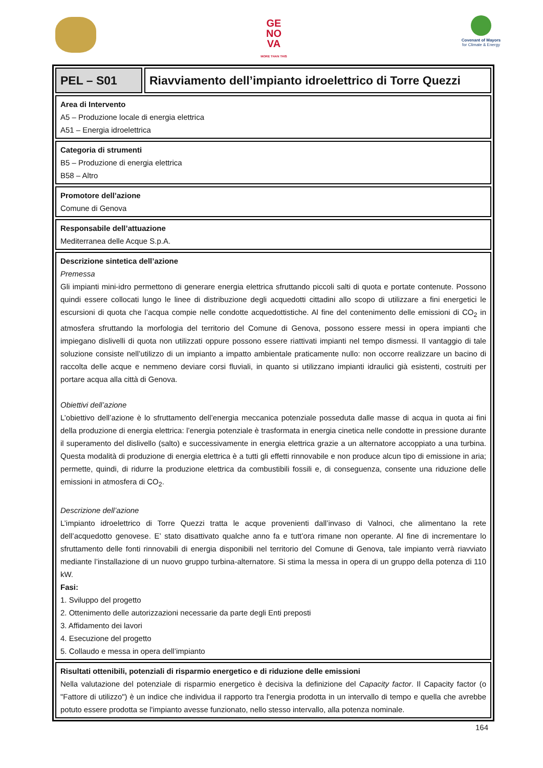GE
NO
VA
MORE THAN THIS
Covenant of Mayors
for Climate & Energy
PEL – S01
Riavviamento dell’impianto idroelettrico di Torre Quezzi
Area di Intervento
A5 – Produzione locale di energia elettrica
A51 – Energia idroelettrica
Categoria di strumenti
B5 – Produzione di energia elettrica
B58 – Altro
Promotore dell’azione
Comune di Genova
Responsabile dell’attuazione
Mediterranea delle Acque S.p.A.
Descrizione sintetica dell’azione
Premessa
Gli impianti mini-idro permettono di generare energia elettrica sfruttando piccoli salti di quota e portate contenute. Possono quindi essere collocati lungo le linee di distribuzione degli acquedotti cittadini allo scopo di utilizzare a fini energetici le escursioni di quota che l’acqua compie nelle condotte acquedottistiche. Al fine del contenimento delle emissioni di CO<sub>2</sub> in atmosfera sfruttando la morfologia del territorio del Comune di Genova, possono essere messi in opera impianti che impiegano dislivelli di quota non utilizzati oppure possono essere riattivati impianti nel tempo dismessi. Il vantaggio di tale soluzione consiste nell’utilizzo di un impianto a impatto ambientale praticamente nullo: non occorre realizzare un bacino di raccolta delle acque e nemmeno deviare corsi fluviali, in quanto si utilizzano impianti idraulici già esistenti, costruiti per portare acqua alla città di Genova.
Obiettivi dell’azione
L’obiettivo dell’azione è lo sfruttamento dell’energia meccanica potenziale posseduta dalle masse di acqua in quota ai fini della produzione di energia elettrica: l’energia potenziale è trasformata in energia cinetica nelle condotte in pressione durante il superamento del dislivello (salto) e successivamente in energia elettrica grazie a un alternatore accoppiato a una turbina. Questa modalità di produzione di energia elettrica è a tutti gli effetti rinnovabile e non produce alcun tipo di emissione in aria; permette, quindi, di ridurre la produzione elettrica da combustibili fossili e, di conseguenza, consente una riduzione delle emissioni in atmosfera di CO<sub>2</sub>.
Descrizione dell’azione
L’impianto idroelettrico di Torre Quezzi tratta le acque provenienti dall’invaso di Valnoci, che alimentano la rete dell’acquedotto genovese. E’ stato disattivato qualche anno fa e tutt’ora rimane non operante. Al fine di incrementare lo sfruttamento delle fonti rinnovabili di energia disponibili nel territorio del Comune di Genova, tale impianto verrà riavviato mediante l’installazione di un nuovo gruppo turbina-alternatore. Si stima la messa in opera di un gruppo della potenza di 110 kW.
Fasi:
1. Sviluppo del progetto
2. Ottenimento delle autorizzazioni necessarie da parte degli Enti preposti
3. Affidamento dei lavori
4. Esecuzione del progetto
5. Collaudo e messa in opera dell’impianto
Risultati ottenibili, potenziali di risparmio energetico e di riduzione delle emissioni
Nella valutazione del potenziale di risparmio energetico è decisiva la definizione del Capacity factor. Il Capacity factor (o "Fattore di utilizzo") è un indice che individua il rapporto tra l'energia prodotta in un intervallo di tempo e quella che avrebbe potuto essere prodotta se l'impianto avesse funzionato, nello stesso intervallo, alla potenza nominale.
164